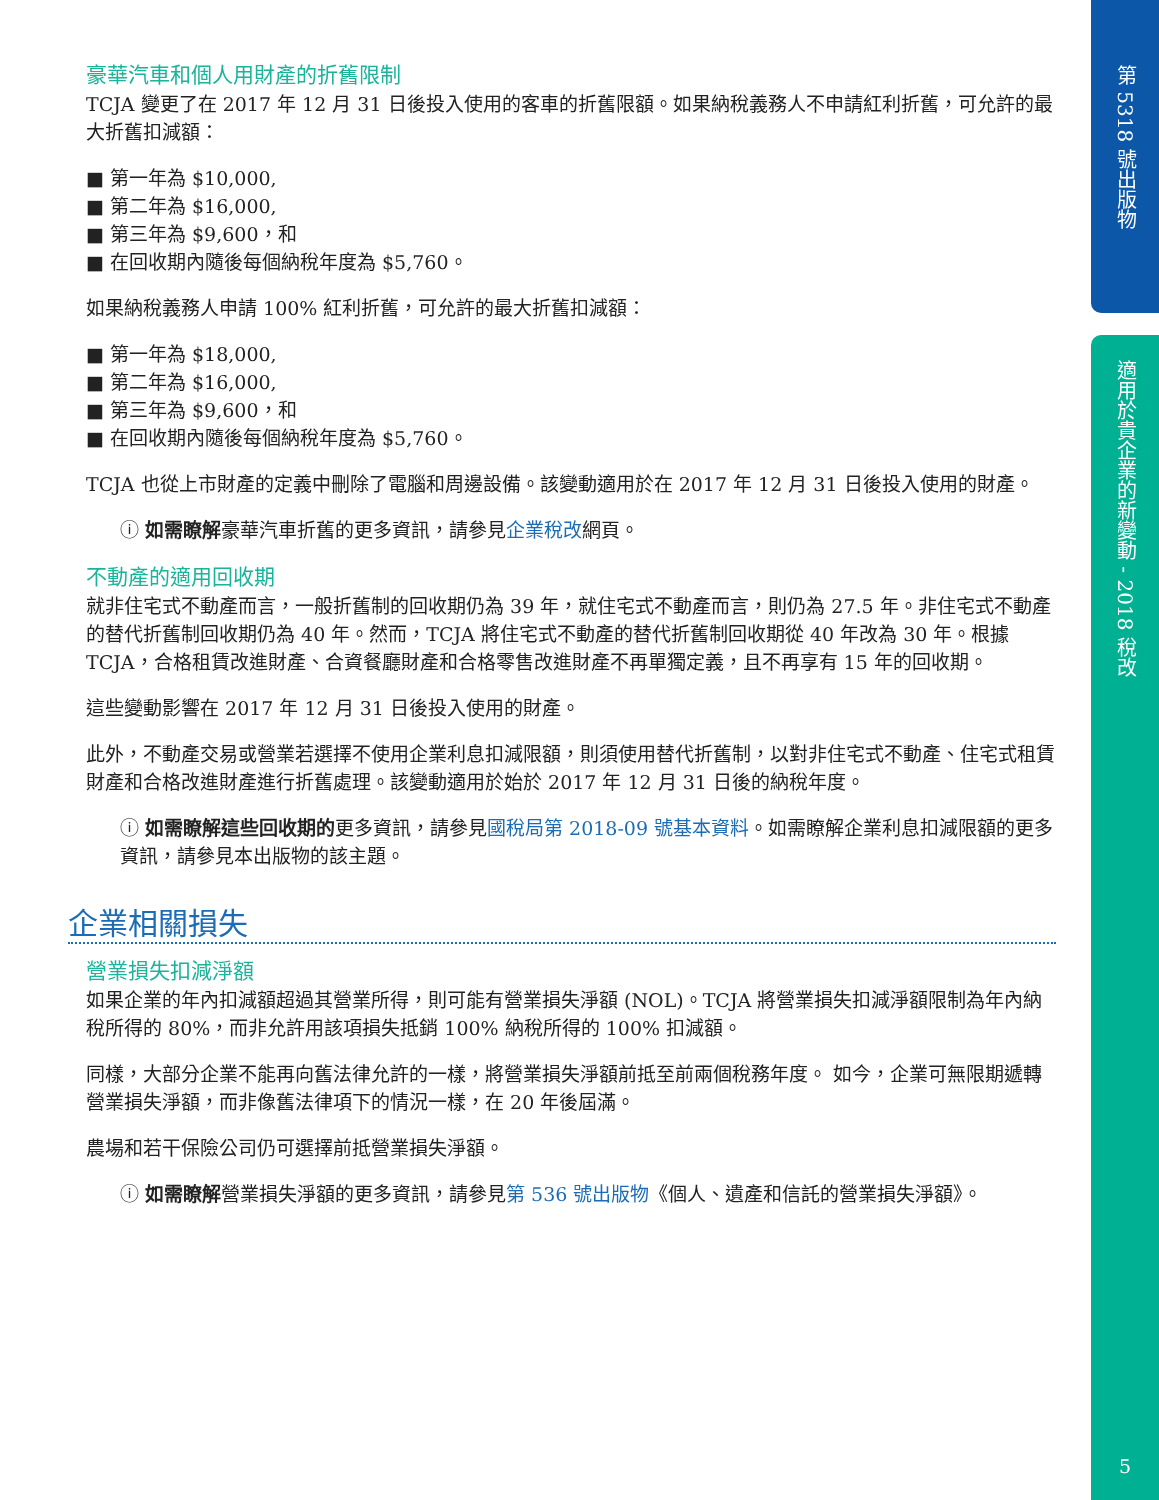第 5318 號出版物
適用於貴企業的新變動 - 2018 稅改
5
豪華汽車和個人用財產的折舊限制
TCJA 變更了在 2017 年 12 月 31 日後投入使用的客車的折舊限額。如果納稅義務人不申請紅利折舊，可允許的最大折舊扣減額：
■ 第一年為 $10,000,
■ 第二年為 $16,000,
■ 第三年為 $9,600，和
■ 在回收期內隨後每個納稅年度為 $5,760。
如果納稅義務人申請 100% 紅利折舊，可允許的最大折舊扣減額：
■ 第一年為 $18,000,
■ 第二年為 $16,000,
■ 第三年為 $9,600，和
■ 在回收期內隨後每個納稅年度為 $5,760。
TCJA 也從上市財產的定義中刪除了電腦和周邊設備。該變動適用於在 2017 年 12 月 31 日後投入使用的財產。
ⓘ 如需瞭解豪華汽車折舊的更多資訊，請參見企業稅改網頁。
不動產的適用回收期
就非住宅式不動產而言，一般折舊制的回收期仍為 39 年，就住宅式不動產而言，則仍為 27.5 年。非住宅式不動產的替代折舊制回收期仍為 40 年。然而，TCJA 將住宅式不動產的替代折舊制回收期從 40 年改為 30 年。根據 TCJA，合格租賃改進財產、合資餐廳財產和合格零售改進財產不再單獨定義，且不再享有 15 年的回收期。
這些變動影響在 2017 年 12 月 31 日後投入使用的財產。
此外，不動產交易或營業若選擇不使用企業利息扣減限額，則須使用替代折舊制，以對非住宅式不動產、住宅式租賃財產和合格改進財產進行折舊處理。該變動適用於始於 2017 年 12 月 31 日後的納稅年度。
ⓘ 如需瞭解這些回收期的更多資訊，請參見國稅局第 2018-09 號基本資料。如需瞭解企業利息扣減限額的更多資訊，請參見本出版物的該主題。
企業相關損失
營業損失扣減淨額
如果企業的年內扣減額超過其營業所得，則可能有營業損失淨額 (NOL)。TCJA 將營業損失扣減淨額限制為年內納稅所得的 80%，而非允許用該項損失抵銷 100% 納稅所得的 100% 扣減額。
同樣，大部分企業不能再向舊法律允許的一樣，將營業損失淨額前抵至前兩個稅務年度。 如今，企業可無限期遞轉營業損失淨額，而非像舊法律項下的情況一樣，在 20 年後屆滿。
農場和若干保險公司仍可選擇前抵營業損失淨額。
ⓘ 如需瞭解營業損失淨額的更多資訊，請參見第 536 號出版物《個人、遺產和信託的營業損失淨額》。